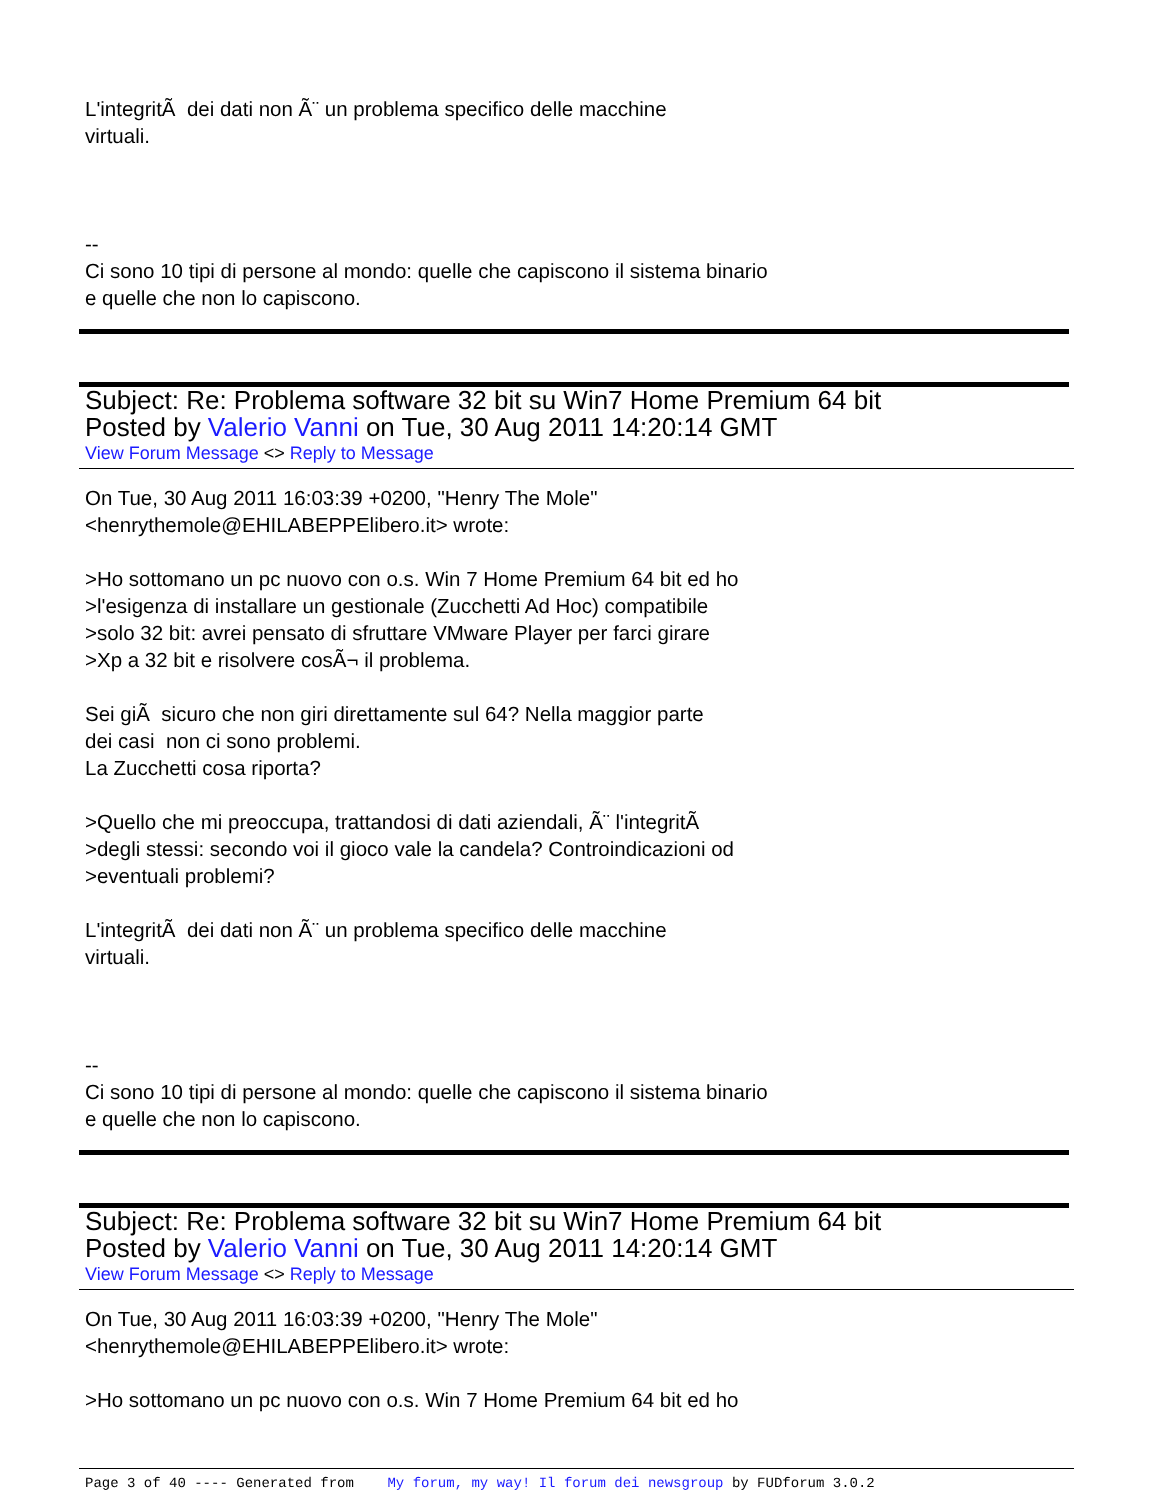L'integritÃ dei dati non Ã¨ un problema specifico delle macchine
virtuali.
--
Ci sono 10 tipi di persone al mondo: quelle che capiscono il sistema binario
e quelle che non lo capiscono.
Subject: Re: Problema software 32 bit su Win7 Home Premium 64 bit
Posted by Valerio Vanni on Tue, 30 Aug 2011 14:20:14 GMT
View Forum Message <> Reply to Message
On Tue, 30 Aug 2011 16:03:39 +0200, "Henry The Mole"
<henrythemole@EHILABEPPElibero.it> wrote:
>Ho sottomano un pc nuovo con o.s. Win 7 Home Premium 64 bit ed ho
>l'esigenza di installare un gestionale (Zucchetti Ad Hoc) compatibile
>solo 32 bit: avrei pensato di sfruttare VMware Player per farci girare
>Xp a 32 bit e risolvere cosÃ¬ il problema.
Sei giÃ sicuro che non giri direttamente sul 64? Nella maggior parte
dei casi non ci sono problemi.
La Zucchetti cosa riporta?
>Quello che mi preoccupa, trattandosi di dati aziendali, Ã¨ l'integritÃ
>degli stessi: secondo voi il gioco vale la candela? Controindicazioni od
>eventuali problemi?
L'integritÃ dei dati non Ã¨ un problema specifico delle macchine
virtuali.
--
Ci sono 10 tipi di persone al mondo: quelle che capiscono il sistema binario
e quelle che non lo capiscono.
Subject: Re: Problema software 32 bit su Win7 Home Premium 64 bit
Posted by Valerio Vanni on Tue, 30 Aug 2011 14:20:14 GMT
View Forum Message <> Reply to Message
On Tue, 30 Aug 2011 16:03:39 +0200, "Henry The Mole"
<henrythemole@EHILABEPPElibero.it> wrote:
>Ho sottomano un pc nuovo con o.s. Win 7 Home Premium 64 bit ed ho
Page 3 of 40 ---- Generated from My forum, my way! Il forum dei newsgroup by FUDforum 3.0.2